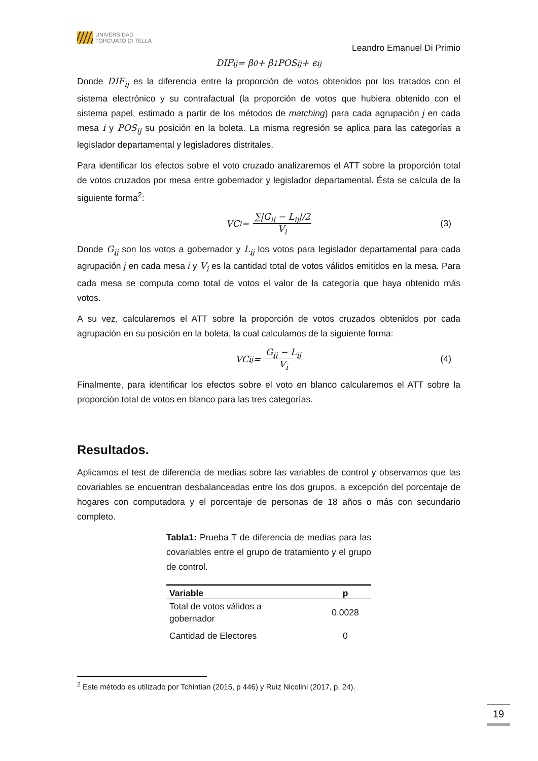UNIVERSIDAD
TORCUATO DI TELLA
Leandro Emanuel Di Primio
DIF<sub>ij</sub> = β<sub>0</sub> + β<sub>1</sub>POS<sub>ij</sub> + ϵ<sub>ij</sub>
Donde DIF<sub>ij</sub> es la diferencia entre la proporción de votos obtenidos por los tratados con el sistema electrónico y su contrafactual (la proporción de votos que hubiera obtenido con el sistema papel, estimado a partir de los métodos de matching) para cada agrupación j en cada mesa i y POS<sub>ij</sub> su posición en la boleta. La misma regresión se aplica para las categorías a legislador departamental y legisladores distritales.
Para identificar los efectos sobre el voto cruzado analizaremos el ATT sobre la proporción total de votos cruzados por mesa entre gobernador y legislador departamental. Ésta se calcula de la siguiente forma<sup>2</sup>:
VC<sub>i</sub> = ∑|G<sub>ij</sub> − L<sub>ij</sub>|/2 V<sub>i</sub> (3)
Donde G<sub>ij</sub> son los votos a gobernador y L<sub>ij</sub> los votos para legislador departamental para cada agrupación j en cada mesa i y V<sub>i</sub> es la cantidad total de votos válidos emitidos en la mesa. Para cada mesa se computa como total de votos el valor de la categoría que haya obtenido más votos.
A su vez, calcularemos el ATT sobre la proporción de votos cruzados obtenidos por cada agrupación en su posición en la boleta, la cual calculamos de la siguiente forma:
VC<sub>ij</sub> = G<sub>ij</sub> − L<sub>ij</sub> V<sub>i</sub> (4)
Finalmente, para identificar los efectos sobre el voto en blanco calcularemos el ATT sobre la proporción total de votos en blanco para las tres categorías.
Resultados.
Aplicamos el test de diferencia de medias sobre las variables de control y observamos que las covariables se encuentran desbalanceadas entre los dos grupos, a excepción del porcentaje de hogares con computadora y el porcentaje de personas de 18 años o más con secundario completo.
Tabla1: Prueba T de diferencia de medias para las covariables entre el grupo de tratamiento y el grupo de control.
| Variable | p |
| --- | --- |
| Total de votos válidos a gobernador | 0.0028 |
| Cantidad de Electores | 0 |
<sup>2</sup> Este método es utilizado por Tchintian (2015, p 446) y Ruiz Nicolini (2017, p. 24).
19